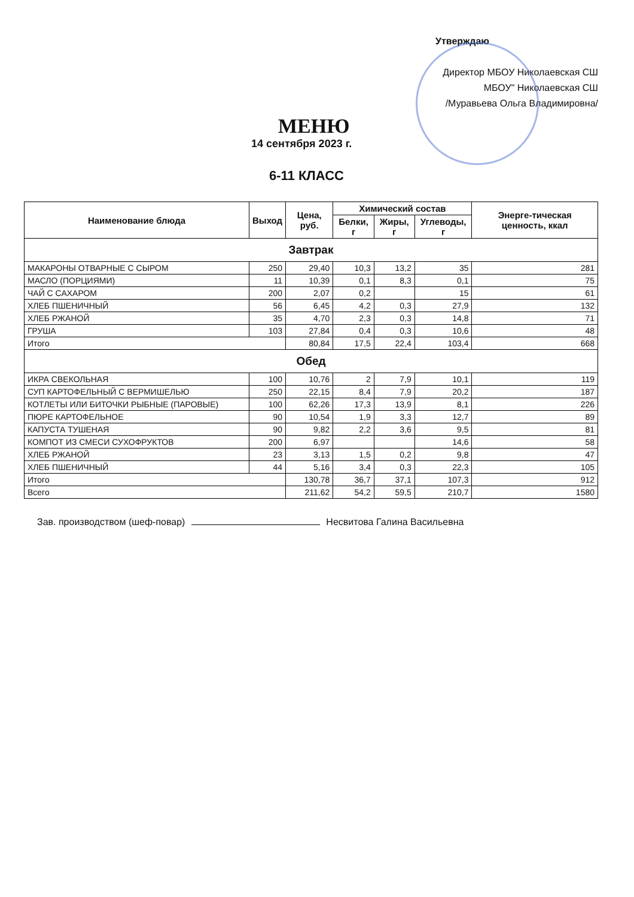Утверждаю
Директор МБОУ Николаевская СШ
МБОУ" Николаевская СШ
/Муравьева Ольга Владимировна/
МЕНЮ
14 сентября 2023 г.
6-11 КЛАСС
| Наименование блюда | Выход | Цена, руб. | Химический состав | | | Энерге-тическая ценность, ккал |
| --- | --- | --- | --- | --- | --- | --- |
| | | | Белки, г | Жиры, г | Углеводы, г | |
| Завтрак | | | | | | |
| МАКАРОНЫ ОТВАРНЫЕ С СЫРОМ | 250 | 29,40 | 10,3 | 13,2 | 35 | 281 |
| МАСЛО (ПОРЦИЯМИ) | 11 | 10,39 | 0,1 | 8,3 | 0,1 | 75 |
| ЧАЙ С САХАРОМ | 200 | 2,07 | 0,2 | | 15 | 61 |
| ХЛЕБ ПШЕНИЧНЫЙ | 56 | 6,45 | 4,2 | 0,3 | 27,9 | 132 |
| ХЛЕБ РЖАНОЙ | 35 | 4,70 | 2,3 | 0,3 | 14,8 | 71 |
| ГРУША | 103 | 27,84 | 0,4 | 0,3 | 10,6 | 48 |
| Итого | | 80,84 | 17,5 | 22,4 | 103,4 | 668 |
| Обед | | | | | | |
| ИКРА СВЕКОЛЬНАЯ | 100 | 10,76 | 2 | 7,9 | 10,1 | 119 |
| СУП КАРТОФЕЛЬНЫЙ С ВЕРМИШЕЛЬЮ | 250 | 22,15 | 8,4 | 7,9 | 20,2 | 187 |
| КОТЛЕТЫ ИЛИ БИТОЧКИ РЫБНЫЕ (ПАРОВЫЕ) | 100 | 62,26 | 17,3 | 13,9 | 8,1 | 226 |
| ПЮРЕ КАРТОФЕЛЬНОЕ | 90 | 10,54 | 1,9 | 3,3 | 12,7 | 89 |
| КАПУСТА ТУШЕНАЯ | 90 | 9,82 | 2,2 | 3,6 | 9,5 | 81 |
| КОМПОТ ИЗ СМЕСИ СУХОФРУКТОВ | 200 | 6,97 | | | 14,6 | 58 |
| ХЛЕБ РЖАНОЙ | 23 | 3,13 | 1,5 | 0,2 | 9,8 | 47 |
| ХЛЕБ ПШЕНИЧНЫЙ | 44 | 5,16 | 3,4 | 0,3 | 22,3 | 105 |
| Итого | | 130,78 | 36,7 | 37,1 | 107,3 | 912 |
| Всего | | 211,62 | 54,2 | 59,5 | 210,7 | 1580 |
Зав. производством (шеф-повар) Несвитова Галина Васильевна